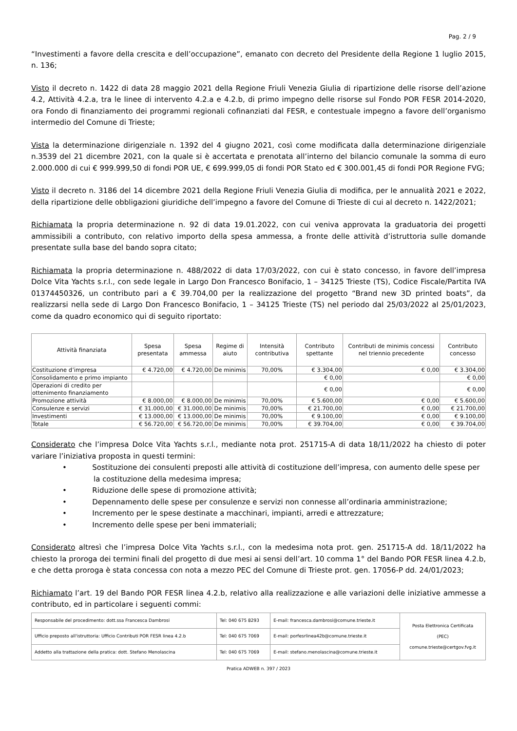Pag. 2 / 9
“Investimenti a favore della crescita e dell’occupazione”, emanato con decreto del Presidente della Regione 1 luglio 2015, n. 136;
Visto il decreto n. 1422 di data 28 maggio 2021 della Regione Friuli Venezia Giulia di ripartizione delle risorse dell’azione 4.2, Attività 4.2.a, tra le linee di intervento 4.2.a e 4.2.b, di primo impegno delle risorse sul Fondo POR FESR 2014-2020, ora Fondo di finanziamento dei programmi regionali cofinanziati dal FESR, e contestuale impegno a favore dell’organismo intermedio del Comune di Trieste;
Vista la determinazione dirigenziale n. 1392 del 4 giugno 2021, così come modificata dalla determinazione dirigenziale n.3539 del 21 dicembre 2021, con la quale si è accertata e prenotata all’interno del bilancio comunale la somma di euro 2.000.000 di cui € 999.999,50 di fondi POR UE, € 699.999,05 di fondi POR Stato ed € 300.001,45 di fondi POR Regione FVG;
Visto il decreto n. 3186 del 14 dicembre 2021 della Regione Friuli Venezia Giulia di modifica, per le annualità 2021 e 2022, della ripartizione delle obbligazioni giuridiche dell’impegno a favore del Comune di Trieste di cui al decreto n. 1422/2021;
Richiamata la propria determinazione n. 92 di data 19.01.2022, con cui veniva approvata la graduatoria dei progetti ammissibili a contributo, con relativo importo della spesa ammessa, a fronte delle attività d’istruttoria sulle domande presentate sulla base del bando sopra citato;
Richiamata la propria determinazione n. 488/2022 di data 17/03/2022, con cui è stato concesso, in favore dell’impresa Dolce Vita Yachts s.r.l., con sede legale in Largo Don Francesco Bonifacio, 1 – 34125 Trieste (TS), Codice Fiscale/Partita IVA 01374450326, un contributo pari a € 39.704,00 per la realizzazione del progetto “Brand new 3D printed boats”, da realizzarsi nella sede di Largo Don Francesco Bonifacio, 1 – 34125 Trieste (TS) nel periodo dal 25/03/2022 al 25/01/2023, come da quadro economico qui di seguito riportato:
| Attività finanziata | Spesa presentata | Spesa ammessa | Regime di aiuto | Intensità contributiva | Contributo spettante | Contributi de minimis concessi nel triennio precedente | Contributo concesso |
| --- | --- | --- | --- | --- | --- | --- | --- |
| Costituzione d’impresa | € 4.720,00 | € 4.720,00 | De minimis | 70,00% | € 3.304,00 | € 0,00 | € 3.304,00 |
| Consolidamento e primo impianto | | | | | € 0,00 | | € 0,00 |
| Operazioni di credito per ottenimento finanziamento | | | | | € 0,00 | | € 0,00 |
| Promozione attività | € 8.000,00 | € 8.000,00 | De minimis | 70,00% | € 5.600,00 | € 0,00 | € 5.600,00 |
| Consulenze e servizi | € 31.000,00 | € 31.000,00 | De minimis | 70,00% | € 21.700,00 | € 0,00 | € 21.700,00 |
| Investimenti | € 13.000,00 | € 13.000,00 | De minimis | 70,00% | € 9.100,00 | € 0,00 | € 9.100,00 |
| Totale | € 56.720,00 | € 56.720,00 | De minimis | 70,00% | € 39.704,00 | € 0,00 | € 39.704,00 |
Considerato che l’impresa Dolce Vita Yachts s.r.l., mediante nota prot. 251715-A di data 18/11/2022 ha chiesto di poter variare l’iniziativa proposta in questi termini:
• Sostituzione dei consulenti preposti alle attività di costituzione dell’impresa, con aumento delle spese per la costituzione della medesima impresa;
• Riduzione delle spese di promozione attività;
• Depennamento delle spese per consulenze e servizi non connesse all’ordinaria amministrazione;
• Incremento per le spese destinate a macchinari, impianti, arredi e attrezzature;
• Incremento delle spese per beni immateriali;
Considerato altresì che l’impresa Dolce Vita Yachts s.r.l., con la medesima nota prot. gen. 251715-A dd. 18/11/2022 ha chiesto la proroga dei termini finali del progetto di due mesi ai sensi dell’art. 10 comma 1° del Bando POR FESR linea 4.2.b, e che detta proroga è stata concessa con nota a mezzo PEC del Comune di Trieste prot. gen. 17056-P dd. 24/01/2023;
Richiamato l’art. 19 del Bando POR FESR linea 4.2.b, relativo alla realizzazione e alle variazioni delle iniziative ammesse a contributo, ed in particolare i seguenti commi:
| Responsabile del procedimento: dott.ssa Francesca Dambrosi | Tel: 040 675 8293 | E-mail: francesca.dambrosi@comune.trieste.it | Posta Elettronica Certificata (PEC) comune.trieste@certgov.fvg.it |
| Ufficio preposto all'istruttoria: Ufficio Contributi POR FESR linea 4.2.b | Tel: 040 675 7069 | E-mail: porfesrlinea42b@comune.trieste.it | |
| Addetto alla trattazione della pratica: dott. Stefano Menolascina | Tel: 040 675 7069 | E-mail: stefano.menolascina@comune.trieste.it | |
Pratica ADWEB n. 397 / 2023